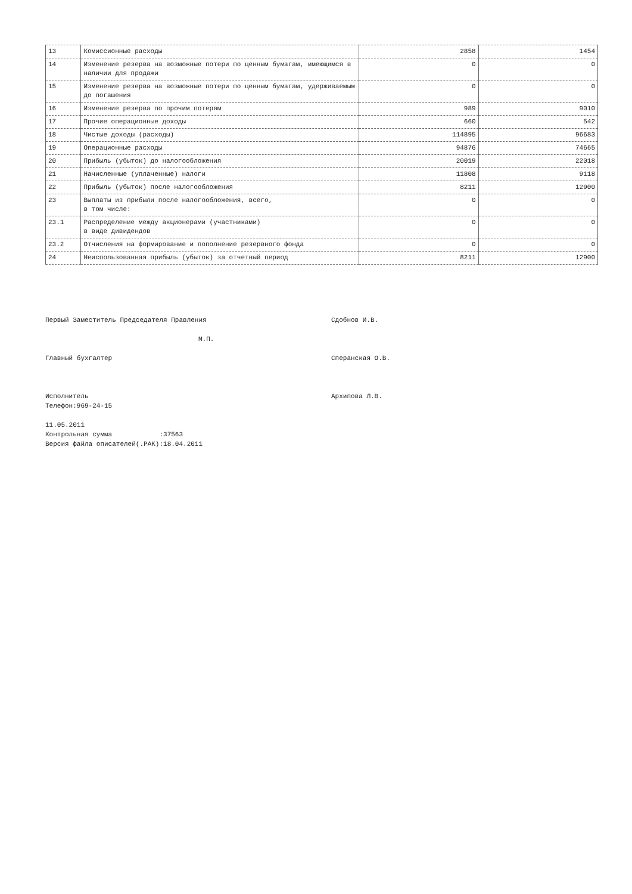| 13 | Комиссионные расходы | 2858 | 1454 |
| 14 | Изменение резерва на возможные потери по ценным бумагам, имеющимся в наличии для продажи | 0 | 0 |
| 15 | Изменение резерва на возможные потери по ценным бумагам, удерживаемым до погашения | 0 | 0 |
| 16 | Изменение резерва по прочим потерям | 989 | 9010 |
| 17 | Прочие операционные доходы | 660 | 542 |
| 18 | Чистые доходы (расходы) | 114895 | 96683 |
| 19 | Операционные расходы | 94876 | 74665 |
| 20 | Прибыль (убыток) до налогообложения | 20019 | 22018 |
| 21 | Начисленные (уплаченные) налоги | 11808 | 9118 |
| 22 | Прибыль (убыток) после налогообложения | 8211 | 12900 |
| 23 | Выплаты из прибыли после налогообложения, всего, в том числе: | 0 | 0 |
| 23.1 | Распределение между акционерами (участниками) в виде дивидендов | 0 | 0 |
| 23.2 | Отчисления на формирование и пополнение резервного фонда | 0 | 0 |
| 24 | Неиспользованная прибыль (убыток) за отчетный период | 8211 | 12900 |
Первый Заместитель Председателя Правления Сдобнов И.В.
М.П.
Главный бухгалтер Сперанская О.В.
Исполнитель Архипова Л.В.
Телефон:969-24-15
11.05.2011
Контрольная сумма :37563
Версия файла описателей(.PAK):18.04.2011